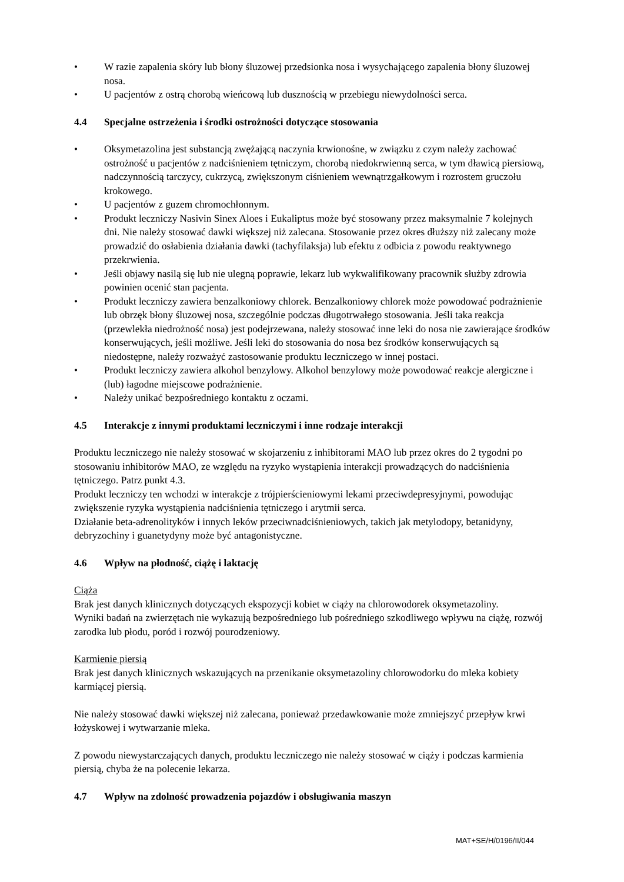• W razie zapalenia skóry lub błony śluzowej przedsionka nosa i wysychającego zapalenia błony śluzowej nosa.
• U pacjentów z ostrą chorobą wieńcową lub dusznością w przebiegu niewydolności serca.
4.4 Specjalne ostrzeżenia i środki ostrożności dotyczące stosowania
• Oksymetazolina jest substancją zwężającą naczynia krwionośne, w związku z czym należy zachować ostrożność u pacjentów z nadciśnieniem tętniczym, chorobą niedokrwienną serca, w tym dławicą piersiową, nadczynnością tarczycy, cukrzycą, zwiększonym ciśnieniem wewnątrzgałkowym i rozrostem gruczołu krokowego.
• U pacjentów z guzem chromochłonnym.
• Produkt leczniczy Nasivin Sinex Aloes i Eukaliptus może być stosowany przez maksymalnie 7 kolejnych dni. Nie należy stosować dawki większej niż zalecana. Stosowanie przez okres dłuższy niż zalecany może prowadzić do osłabienia działania dawki (tachyfilaksja) lub efektu z odbicia z powodu reaktywnego przekrwienia.
• Jeśli objawy nasilą się lub nie ulegną poprawie, lekarz lub wykwalifikowany pracownik służby zdrowia powinien ocenić stan pacjenta.
• Produkt leczniczy zawiera benzalkoniowy chlorek. Benzalkoniowy chlorek może powodować podrażnienie lub obrzęk błony śluzowej nosa, szczególnie podczas długotrwałego stosowania. Jeśli taka reakcja (przewlekła niedrożność nosa) jest podejrzewana, należy stosować inne leki do nosa nie zawierające środków konserwujących, jeśli możliwe. Jeśli leki do stosowania do nosa bez środków konserwujących są niedostępne, należy rozważyć zastosowanie produktu leczniczego w innej postaci.
• Produkt leczniczy zawiera alkohol benzylowy. Alkohol benzylowy może powodować reakcje alergiczne i (lub) łagodne miejscowe podrażnienie.
• Należy unikać bezpośredniego kontaktu z oczami.
4.5 Interakcje z innymi produktami leczniczymi i inne rodzaje interakcji
Produktu leczniczego nie należy stosować w skojarzeniu z inhibitorami MAO lub przez okres do 2 tygodni po stosowaniu inhibitorów MAO, ze względu na ryzyko wystąpienia interakcji prowadzących do nadciśnienia tętniczego. Patrz punkt 4.3.
Produkt leczniczy ten wchodzi w interakcje z trójpierścieniowymi lekami przeciwdepresyjnymi, powodując zwiększenie ryzyka wystąpienia nadciśnienia tętniczego i arytmii serca.
Działanie beta-adrenolityków i innych leków przeciwnadciśnieniowych, takich jak metylodopy, betanidyny, debryzochiny i guanetydyny może być antagonistyczne.
4.6 Wpływ na płodność, ciążę i laktację
Ciąża
Brak jest danych klinicznych dotyczących ekspozycji kobiet w ciąży na chlorowodorek oksymetazoliny.
Wyniki badań na zwierzętach nie wykazują bezpośredniego lub pośredniego szkodliwego wpływu na ciążę, rozwój zarodka lub płodu, poród i rozwój pourodzeniowy.
Karmienie piersią
Brak jest danych klinicznych wskazujących na przenikanie oksymetazoliny chlorowodorku do mleka kobiety karmiącej piersią.
Nie należy stosować dawki większej niż zalecana, ponieważ przedawkowanie może zmniejszyć przepływ krwi łożyskowej i wytwarzanie mleka.
Z powodu niewystarczających danych, produktu leczniczego nie należy stosować w ciąży i podczas karmienia piersią, chyba że na polecenie lekarza.
4.7 Wpływ na zdolność prowadzenia pojazdów i obsługiwania maszyn
MAT+SE/H/0196/II/044